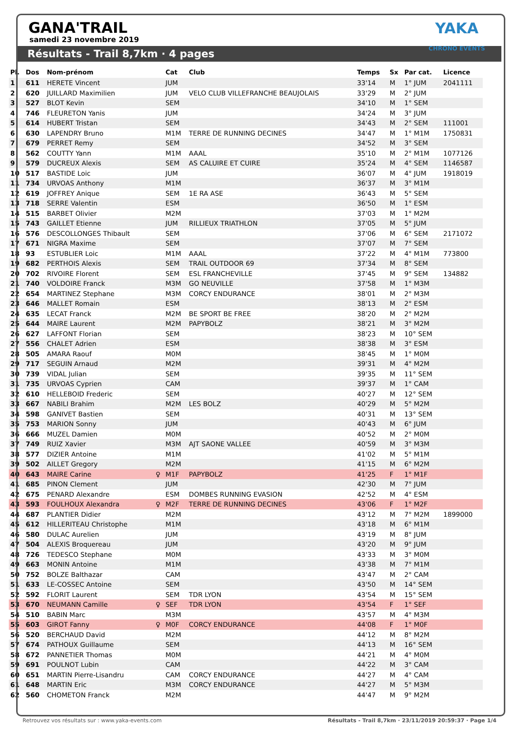GANA'TRAIL
samedi 23 novembre 2019
YAKA CHRONO EVENTS
Résultats - Trail 8,7km · 4 pages
| Pl. | Dos | Nom-prénom | | Cat | Club | Temps | Sx | Par cat. | Licence |
| --- | --- | --- | --- | --- | --- | --- | --- | --- | --- |
| 1 | 611 | HERETE Vincent | | JUM | | 33'14 | M | 1° JUM | 2041111 |
| 2 | 620 | JUILLARD Maximilien | | JUM | VELO CLUB VILLEFRANCHE BEAUJOLAIS | 33'29 | M | 2° JUM | |
| 3 | 527 | BLOT Kevin | | SEM | | 34'10 | M | 1° SEM | |
| 4 | 746 | FLEURETON Yanis | | JUM | | 34'24 | M | 3° JUM | |
| 5 | 614 | HUBERT Tristan | | SEM | | 34'43 | M | 2° SEM | 111001 |
| 6 | 630 | LAPENDRY Bruno | | M1M | TERRE DE RUNNING DECINES | 34'47 | M | 1° M1M | 1750831 |
| 7 | 679 | PERRET Remy | | SEM | | 34'52 | M | 3° SEM | |
| 8 | 562 | COUTTY Yann | | M1M | AAAL | 35'10 | M | 2° M1M | 1077126 |
| 9 | 579 | DUCREUX Alexis | | SEM | AS CALUIRE ET CUIRE | 35'24 | M | 4° SEM | 1146587 |
| 10 | 517 | BASTIDE Loic | | JUM | | 36'07 | M | 4° JUM | 1918019 |
| 11 | 734 | URVOAS Anthony | | M1M | | 36'37 | M | 3° M1M | |
| 12 | 619 | JOFFREY Anique | | SEM | 1E RA ASE | 36'43 | M | 5° SEM | |
| 13 | 718 | SERRE Valentin | | ESM | | 36'50 | M | 1° ESM | |
| 14 | 515 | BARBET Olivier | | M2M | | 37'03 | M | 1° M2M | |
| 15 | 743 | GAILLET Etienne | | JUM | RILLIEUX TRIATHLON | 37'05 | M | 5° JUM | |
| 16 | 576 | DESCOLLONGES Thibault | | SEM | | 37'06 | M | 6° SEM | 2171072 |
| 17 | 671 | NIGRA Maxime | | SEM | | 37'07 | M | 7° SEM | |
| 18 | 93 | ESTUBLIER Loic | | M1M | AAAL | 37'22 | M | 4° M1M | 773800 |
| 19 | 682 | PERTHOIS Alexis | | SEM | TRAIL OUTDOOR 69 | 37'34 | M | 8° SEM | |
| 20 | 702 | RIVOIRE Florent | | SEM | ESL FRANCHEVILLE | 37'45 | M | 9° SEM | 134882 |
| 21 | 740 | VOLDOIRE Franck | | M3M | GO NEUVILLE | 37'58 | M | 1° M3M | |
| 22 | 654 | MARTINEZ Stephane | | M3M | CORCY ENDURANCE | 38'01 | M | 2° M3M | |
| 23 | 646 | MALLET Romain | | ESM | | 38'13 | M | 2° ESM | |
| 24 | 635 | LECAT Franck | | M2M | BE SPORT BE FREE | 38'20 | M | 2° M2M | |
| 25 | 644 | MAIRE Laurent | | M2M | PAPYBOLZ | 38'21 | M | 3° M2M | |
| 26 | 627 | LAFFONT Florian | | SEM | | 38'23 | M | 10° SEM | |
| 27 | 556 | CHALET Adrien | | ESM | | 38'38 | M | 3° ESM | |
| 28 | 505 | AMARA Raouf | | M0M | | 38'45 | M | 1° M0M | |
| 29 | 717 | SEGUIN Arnaud | | M2M | | 39'31 | M | 4° M2M | |
| 30 | 739 | VIDAL Julian | | SEM | | 39'35 | M | 11° SEM | |
| 31 | 735 | URVOAS Cyprien | | CAM | | 39'37 | M | 1° CAM | |
| 32 | 610 | HELLEBOID Frederic | | SEM | | 40'27 | M | 12° SEM | |
| 33 | 667 | NABILI Brahim | | M2M | LES BOLZ | 40'29 | M | 5° M2M | |
| 34 | 598 | GANIVET Bastien | | SEM | | 40'31 | M | 13° SEM | |
| 35 | 753 | MARION Sonny | | JUM | | 40'43 | M | 6° JUM | |
| 36 | 666 | MUZEL Damien | | M0M | | 40'52 | M | 2° M0M | |
| 37 | 749 | RUIZ Xavier | | M3M | AJT SAONE VALLEE | 40'59 | M | 3° M3M | |
| 38 | 577 | DIZIER Antoine | | M1M | | 41'02 | M | 5° M1M | |
| 39 | 502 | AILLET Gregory | | M2M | | 41'15 | M | 6° M2M | |
| 40 | 643 | MAIRE Carine | ♀ | M1F | PAPYBOLZ | 41'25 | F | 1° M1F | |
| 41 | 685 | PINON Clement | | JUM | | 42'30 | M | 7° JUM | |
| 42 | 675 | PENARD Alexandre | | ESM | DOMBES RUNNING EVASION | 42'52 | M | 4° ESM | |
| 43 | 593 | FOULHOUX Alexandra | ♀ | M2F | TERRE DE RUNNING DECINES | 43'06 | F | 1° M2F | |
| 44 | 687 | PLANTIER Didier | | M2M | | 43'12 | M | 7° M2M | 1899000 |
| 45 | 612 | HILLERITEAU Christophe | | M1M | | 43'18 | M | 6° M1M | |
| 46 | 580 | DULAC Aurelien | | JUM | | 43'19 | M | 8° JUM | |
| 47 | 504 | ALEXIS Broquereau | | JUM | | 43'20 | M | 9° JUM | |
| 48 | 726 | TEDESCO Stephane | | M0M | | 43'33 | M | 3° M0M | |
| 49 | 663 | MONIN Antoine | | M1M | | 43'38 | M | 7° M1M | |
| 50 | 752 | BOLZE Balthazar | | CAM | | 43'47 | M | 2° CAM | |
| 51 | 633 | LE-COSSEC Antoine | | SEM | | 43'50 | M | 14° SEM | |
| 52 | 592 | FLORIT Laurent | | SEM | TDR LYON | 43'54 | M | 15° SEM | |
| 53 | 670 | NEUMANN Camille | ♀ | SEF | TDR LYON | 43'54 | F | 1° SEF | |
| 54 | 510 | BABIN Marc | | M3M | | 43'57 | M | 4° M3M | |
| 55 | 603 | GIROT Fanny | ♀ | M0F | CORCY ENDURANCE | 44'08 | F | 1° M0F | |
| 56 | 520 | BERCHAUD David | | M2M | | 44'12 | M | 8° M2M | |
| 57 | 674 | PATHOUX Guillaume | | SEM | | 44'13 | M | 16° SEM | |
| 58 | 672 | PANNETIER Thomas | | M0M | | 44'21 | M | 4° M0M | |
| 59 | 691 | POULNOT Lubin | | CAM | | 44'22 | M | 3° CAM | |
| 60 | 651 | MARTIN Pierre-Lisandru | | CAM | CORCY ENDURANCE | 44'27 | M | 4° CAM | |
| 61 | 648 | MARTIN Eric | | M3M | CORCY ENDURANCE | 44'27 | M | 5° M3M | |
| 62 | 560 | CHOMETON Franck | | M2M | | 44'47 | M | 9° M2M | |
Retrouvez vos résultats sur : www.yaka-events.com Résultats - Trail 8,7km · 23/11/2019 20:59:37 · Page 1/4